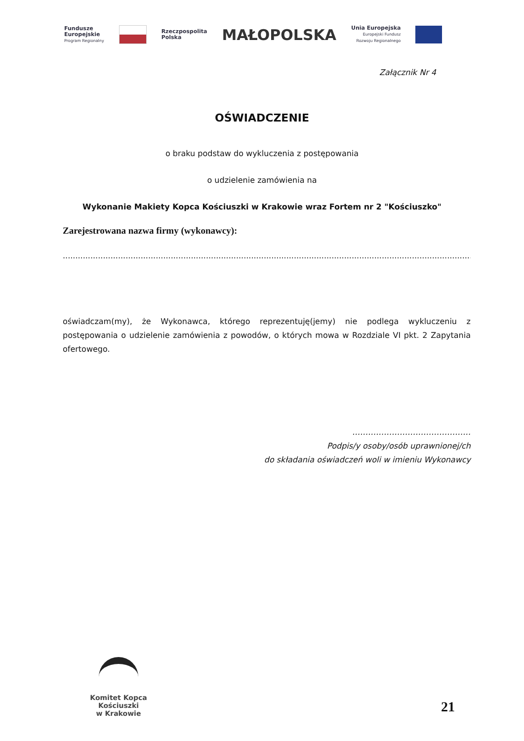Fundusze
Europejskie
Program Regionalny
Rzeczpospolita
Polska
MAŁOPOLSKA
Unia Europejska
Europejski Fundusz
Rozwoju Regionalnego
Załącznik Nr 4
OŚWIADCZENIE
o braku podstaw do wykluczenia z postępowania
o udzielenie zamówienia na
Wykonanie Makiety Kopca Kościuszki w Krakowie wraz Fortem nr 2 "Kościuszko"
Zarejestrowana nazwa firmy (wykonawcy):
......................................................................................................................................................................
oświadczam(my), że Wykonawca, którego reprezentuję(jemy) nie podlega wykluczeniu z postępowania o udzielenie zamówienia z powodów, o których mowa w Rozdziale VI pkt. 2 Zapytania ofertowego.
………………………………………
Podpis/y osoby/osób uprawnionej/ch
do składania oświadczeń woli w imieniu Wykonawcy
Komitet Kopca Kościuszki
w Krakowie
21